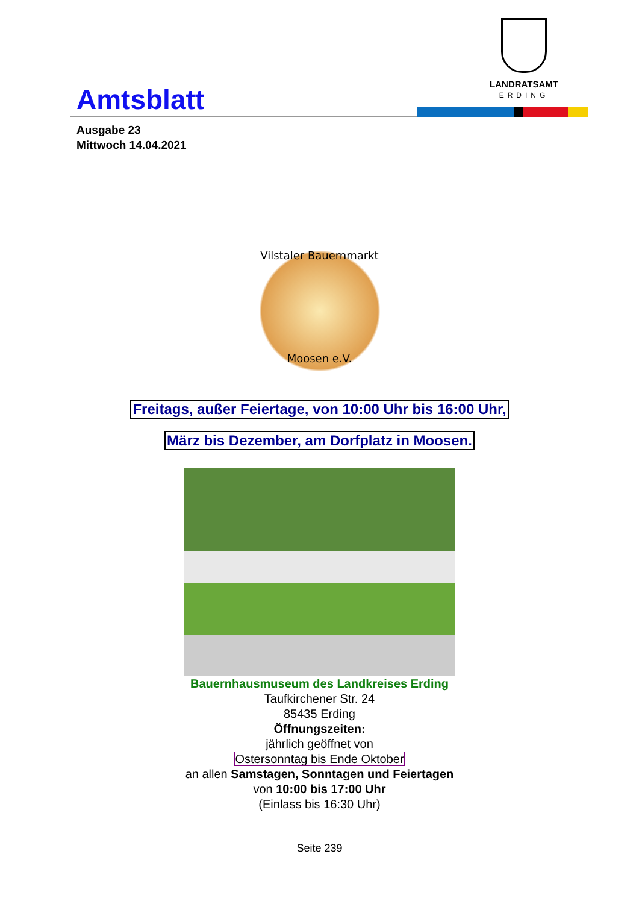Amtsblatt
LANDRATSAMT
ERDING
Ausgabe 23
Mittwoch 14.04.2021
Vilstaler Bauernmarkt
Moosen e.V.
Freitags, außer Feiertage, von 10:00 Uhr bis 16:00 Uhr,
März bis Dezember, am Dorfplatz in Moosen.
Bauernhausmuseum des Landkreises Erding
Taufkirchener Str. 24
85435 Erding
Öffnungszeiten:
jährlich geöffnet von
Ostersonntag bis Ende Oktober
an allen Samstagen, Sonntagen und Feiertagen
von 10:00 bis 17:00 Uhr
(Einlass bis 16:30 Uhr)
Seite 239